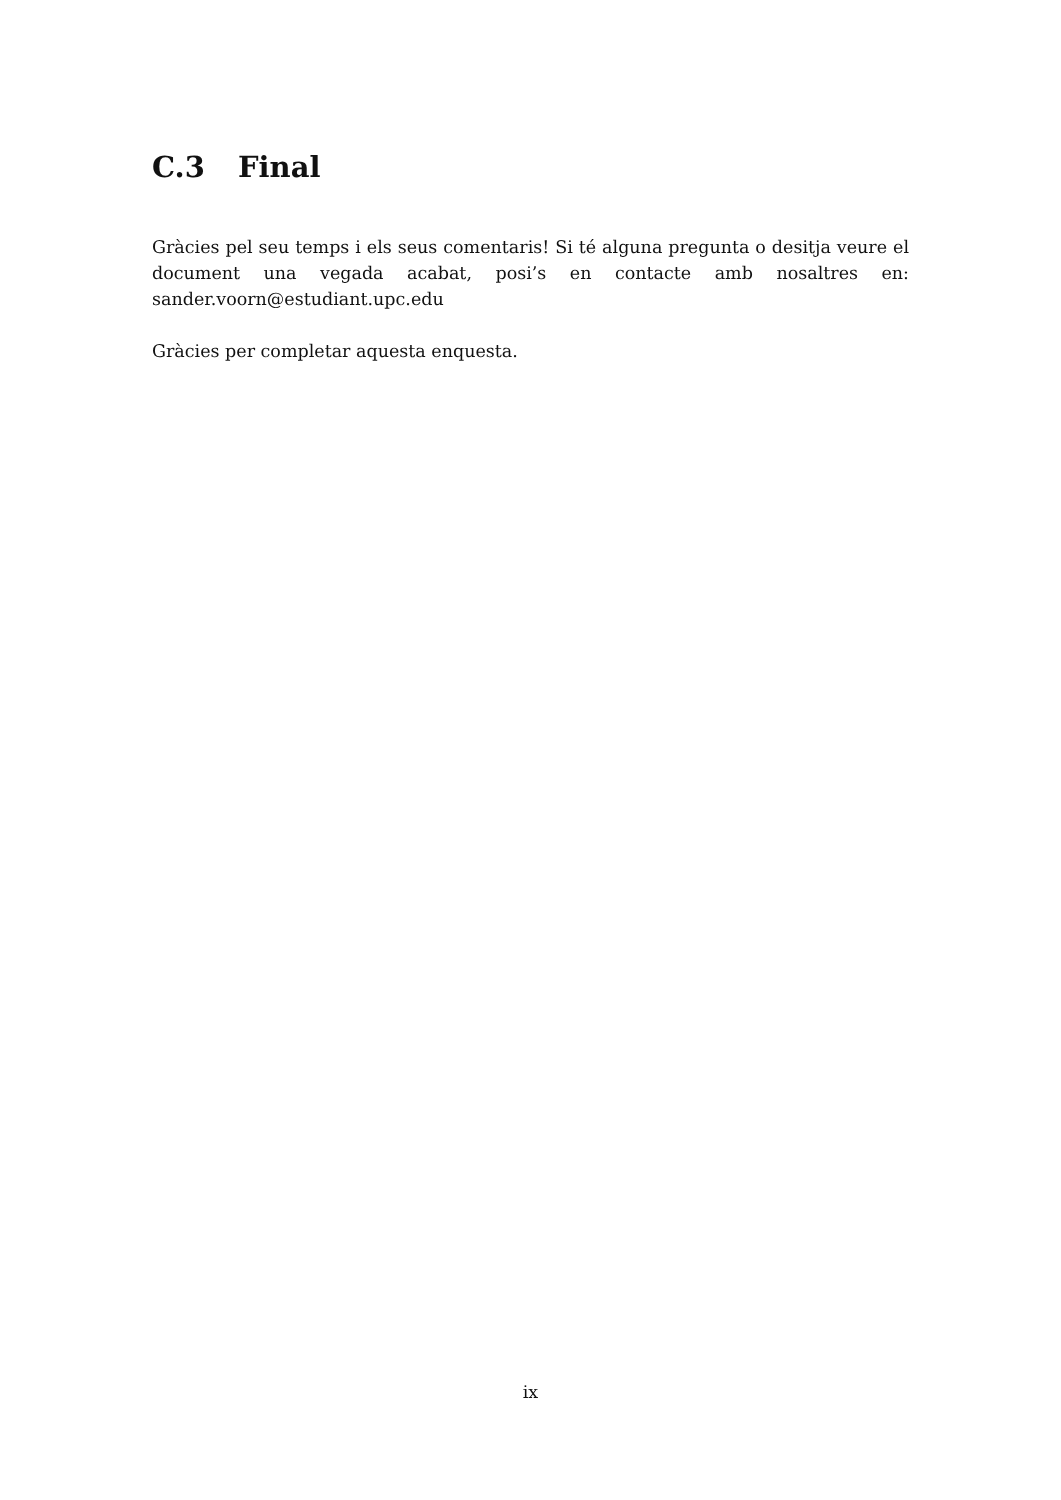C.3 Final
Gràcies pel seu temps i els seus comentaris! Si té alguna pregunta o desitja veure el document una vegada acabat, posi’s en contacte amb nosaltres en: sander.voorn@estudiant.upc.edu
Gràcies per completar aquesta enquesta.
ix